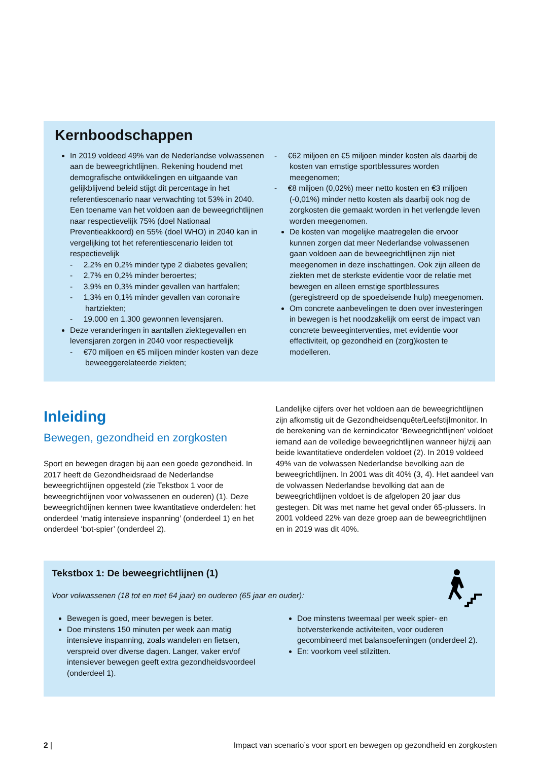Kernboodschappen
In 2019 voldeed 49% van de Nederlandse volwassenen aan de beweegrichtlijnen. Rekening houdend met demografische ontwikkelingen en uitgaande van gelijkblijvend beleid stijgt dit percentage in het referentiescenario naar verwachting tot 53% in 2040. Een toename van het voldoen aan de beweegrichtlijnen naar respectievelijk 75% (doel Nationaal Preventieakkoord) en 55% (doel WHO) in 2040 kan in vergelijking tot het referentiescenario leiden tot respectievelijk
- 2,2% en 0,2% minder type 2 diabetes gevallen;
- 2,7% en 0,2% minder beroertes;
- 3,9% en 0,3% minder gevallen van hartfalen;
- 1,3% en 0,1% minder gevallen van coronaire hartziekten;
- 19.000 en 1.300 gewonnen levensjaren.
Deze veranderingen in aantallen ziektegevallen en levensjaren zorgen in 2040 voor respectievelijk
- €70 miljoen en €5 miljoen minder kosten van deze beweeggerelateerde ziekten;
- €62 miljoen en €5 miljoen minder kosten als daarbij de kosten van ernstige sportblessures worden meegenomen;
- €8 miljoen (0,02%) meer netto kosten en €3 miljoen (-0,01%) minder netto kosten als daarbij ook nog de zorgkosten die gemaakt worden in het verlengde leven worden meegenomen.
De kosten van mogelijke maatregelen die ervoor kunnen zorgen dat meer Nederlandse volwassenen gaan voldoen aan de beweegrichtlijnen zijn niet meegenomen in deze inschattingen. Ook zijn alleen de ziekten met de sterkste evidentie voor de relatie met bewegen en alleen ernstige sportblessures (geregistreerd op de spoedeisende hulp) meegenomen.
Om concrete aanbevelingen te doen over investeringen in bewegen is het noodzakelijk om eerst de impact van concrete beweeginterventies, met evidentie voor effectiviteit, op gezondheid en (zorg)kosten te modelleren.
Inleiding
Bewegen, gezondheid en zorgkosten
Sport en bewegen dragen bij aan een goede gezondheid. In 2017 heeft de Gezondheidsraad de Nederlandse beweegrichtlijnen opgesteld (zie Tekstbox 1 voor de beweegrichtlijnen voor volwassenen en ouderen) (1). Deze beweegrichtlijnen kennen twee kwantitatieve onderdelen: het onderdeel ‘matig intensieve inspanning’ (onderdeel 1) en het onderdeel ‘bot-spier’ (onderdeel 2).
Landelijke cijfers over het voldoen aan de beweegrichtlijnen zijn afkomstig uit de Gezondheidsenquête/Leefstijlmonitor. In de berekening van de kernindicator ‘Beweegrichtlijnen’ voldoet iemand aan de volledige beweegrichtlijnen wanneer hij/zij aan beide kwantitatieve onderdelen voldoet (2). In 2019 voldeed 49% van de volwassen Nederlandse bevolking aan de beweegrichtlijnen. In 2001 was dit 40% (3, 4). Het aandeel van de volwassen Nederlandse bevolking dat aan de beweegrichtlijnen voldoet is de afgelopen 20 jaar dus gestegen. Dit was met name het geval onder 65-plussers. In 2001 voldeed 22% van deze groep aan de beweegrichtlijnen en in 2019 was dit 40%.
Tekstbox 1: De beweegrichtlijnen (1)
Voor volwassenen (18 tot en met 64 jaar) en ouderen (65 jaar en ouder):
Bewegen is goed, meer bewegen is beter.
Doe minstens 150 minuten per week aan matig intensieve inspanning, zoals wandelen en fietsen, verspreid over diverse dagen. Langer, vaker en/of intensiever bewegen geeft extra gezondheidsvoordeel (onderdeel 1).
Doe minstens tweemaal per week spier- en botversterkende activiteiten, voor ouderen gecombineerd met balansoefeningen (onderdeel 2).
En: voorkom veel stilzitten.
2 | Impact van scenario’s voor sport en bewegen op gezondheid en zorgkosten